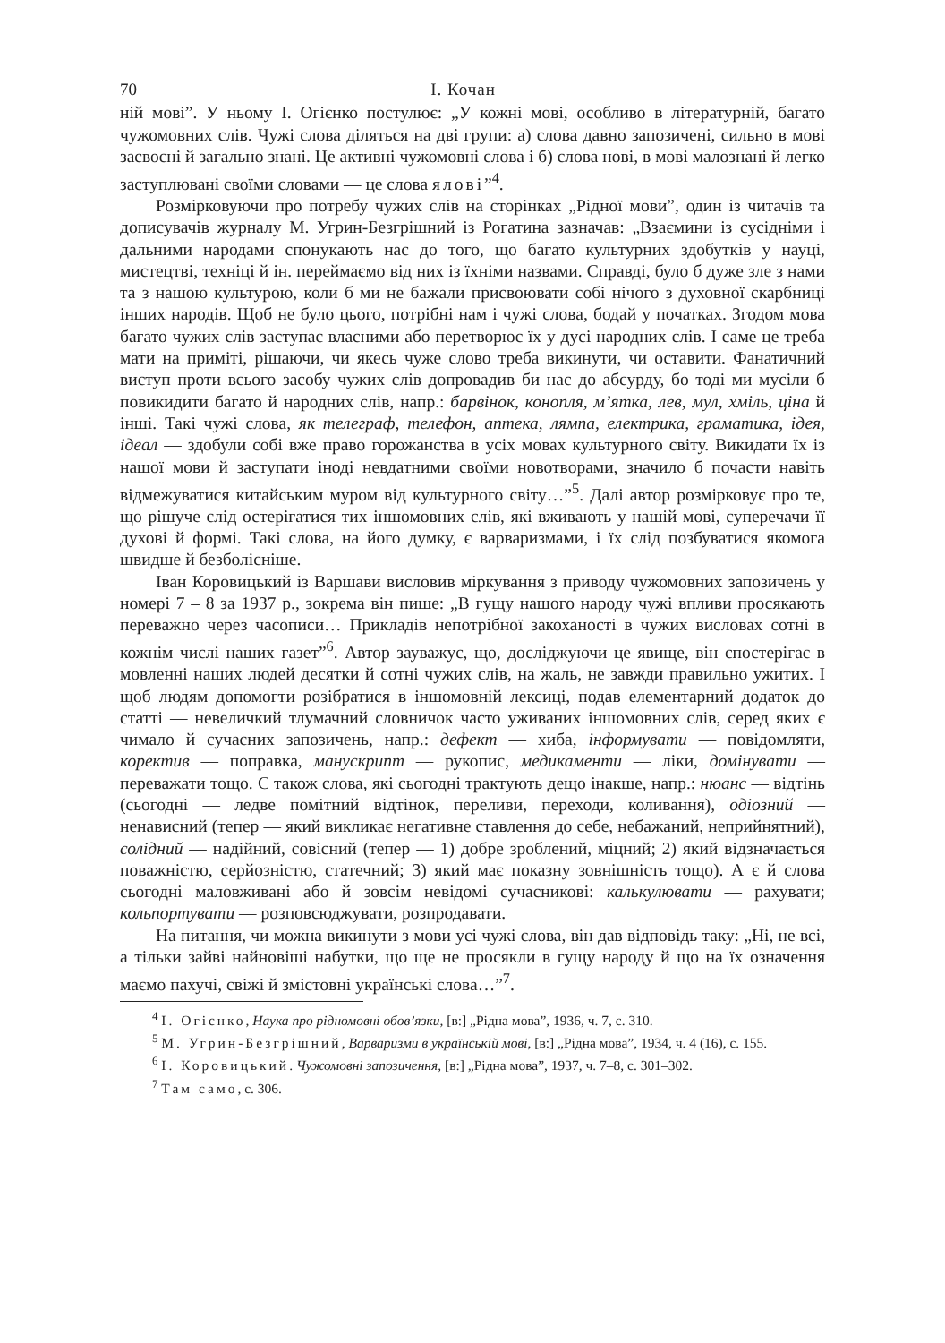70 І. Кочан
ній мові”. У ньому І. Огієнко постулює: „У кожні мові, особливо в літературній, багато чужомовних слів. Чужі слова діляться на дві групи: а) слова давно запозичені, сильно в мові засвоєні й загально знані. Це активні чужомовні слова і б) слова нові, в мові малознані й легко заступлювані своїми словами — це слова ялові”<sup>4</sup>.
Розмірковуючи про потребу чужих слів на сторінках „Рідної мови”, один із читачів та дописувачів журналу М. Угрин-Безгрішний із Рогатина зазначав: „Взаємини із сусідніми і дальними народами спонукають нас до того, що багато культурних здобутків у науці, мистецтві, техніці й ін. переймаємо від них із їхніми назвами. Справді, було б дуже зле з нами та з нашою культурою, коли б ми не бажали присвоювати собі нічого з духовної скарбниці інших народів. Щоб не було цього, потрібні нам і чужі слова, бодай у початках. Згодом мова багато чужих слів заступає власними або перетворює їх у дусі народних слів. І саме це треба мати на приміті, рішаючи, чи якесь чуже слово треба викинути, чи оставити. Фанатичний виступ проти всього засобу чужих слів допровадив би нас до абсурду, бо тоді ми мусіли б повикидити багато й народних слів, напр.: барвінок, конопля, м’ятка, лев, мул, хміль, ціна й інші. Такі чужі слова, як телеграф, телефон, аптека, лямпа, електрика, граматика, ідея, ідеал — здобули собі вже право горожанства в усіх мовах культурного світу. Викидати їх із нашої мови й заступати іноді невдатними своїми новотворами, значило б почасти навіть відмежуватися китайським муром від культурного світу…”<sup>5</sup>. Далі автор розмірковує про те, що рішуче слід остерігатися тих іншомовних слів, які вживають у нашій мові, суперечачи її духові й формі. Такі слова, на його думку, є варваризмами, і їх слід позбуватися якомога швидше й безболісніше.
Іван Коровицький із Варшави висловив міркування з приводу чужомовних запозичень у номері 7 – 8 за 1937 р., зокрема він пише: „В гущу нашого народу чужі впливи просякають переважно через часописи… Прикладів непотрібної закоханості в чужих висловах сотні в кожнім числі наших газет”<sup>6</sup>. Автор зауважує, що, досліджуючи це явище, він спостерігає в мовленні наших людей десятки й сотні чужих слів, на жаль, не завжди правильно ужитих. І щоб людям допомогти розібратися в іншомовній лексиці, подав елементарний додаток до статті — невеличкий тлумачний словничок часто уживаних іншомовних слів, серед яких є чимало й сучасних запозичень, напр.: дефект — хиба, інформувати — повідомляти, коректив — поправка, манускрипт — рукопис, медикаменти — ліки, домінувати — переважати тощо. Є також слова, які сьогодні трактують дещо інакше, напр.: нюанс — відтінь (сьогодні — ледве помітний відтінок, переливи, переходи, коливання), одіозний — ненависний (тепер — який викликає негативне ставлення до себе, небажаний, неприйнятний), солідний — надійний, совісний (тепер — 1) добре зроблений, міцний; 2) який відзначається поважністю, серйозністю, статечний; 3) який має показну зовнішність тощо). А є й слова сьогодні маловживані або й зовсім невідомі сучасникові: калькулювати — рахувати; кольпортувати — розповсюджувати, розпродавати.
На питання, чи можна викинути з мови усі чужі слова, він дав відповідь таку: „Ні, не всі, а тільки зайві найновіші набутки, що ще не просякли в гущу народу й що на їх означення маємо пахучі, свіжі й змістовні українські слова…”<sup>7</sup>.
<sup>4</sup> І. Огієнко, Наука про рідномовні обов’язки, [в:] „Рідна мова”, 1936, ч. 7, с. 310.
<sup>5</sup> М. Угрин-Безгрішний, Варваризми в українській мові, [в:] „Рідна мова”, 1934, ч. 4 (16), с. 155.
<sup>6</sup> І. Коровицький. Чужомовні запозичення, [в:] „Рідна мова”, 1937, ч. 7–8, с. 301–302.
<sup>7</sup> Там само, с. 306.